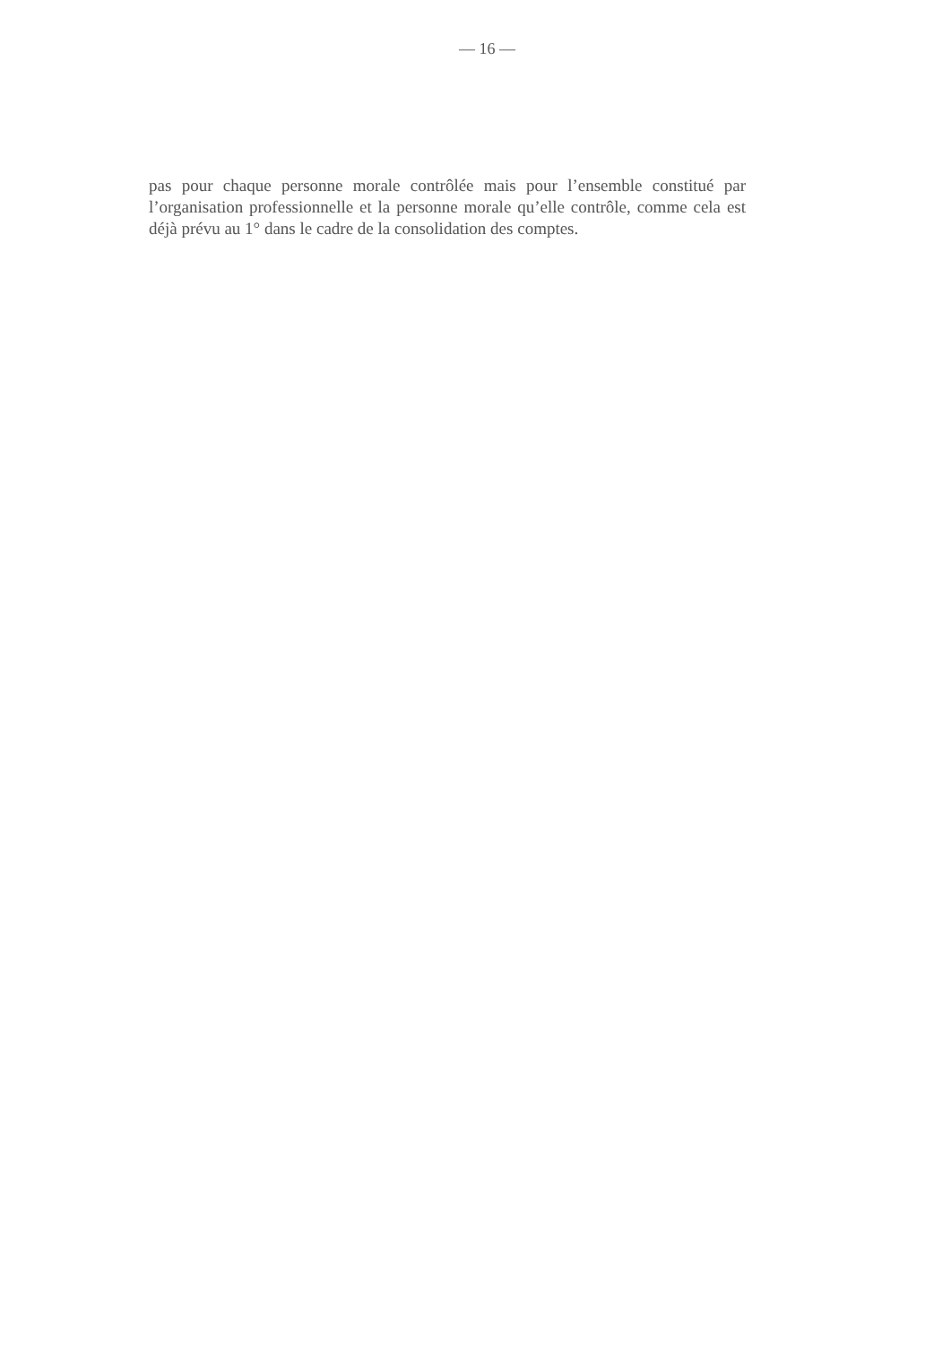— 16 —
pas pour chaque personne morale contrôlée mais pour l’ensemble constitué par l’organisation professionnelle et la personne morale qu’elle contrôle, comme cela est déjà prévu au 1° dans le cadre de la consolidation des comptes.